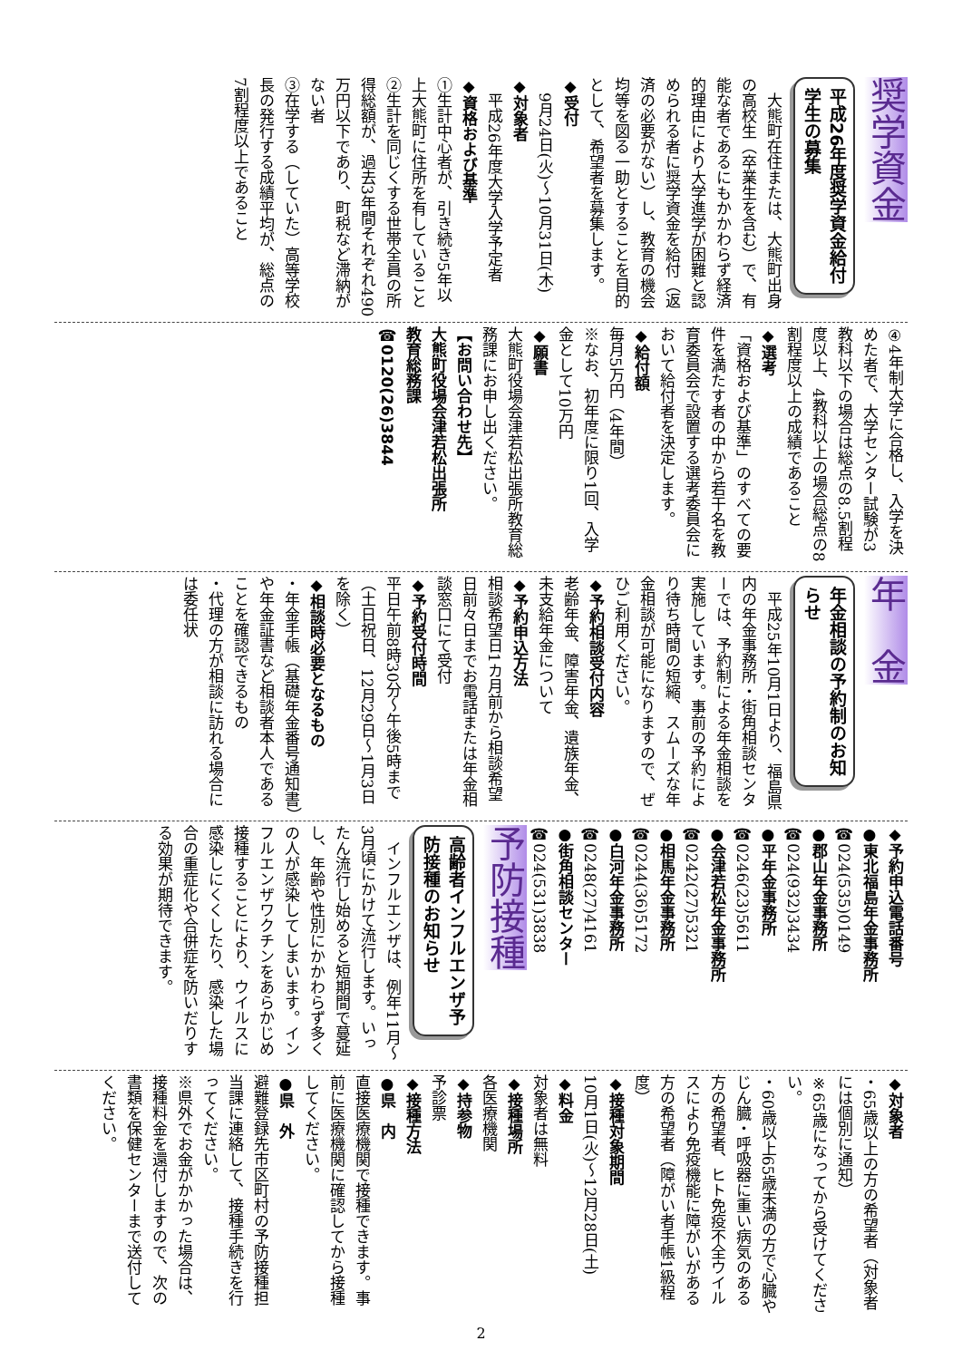奨学資金 平成26年度奨学資金給付
学生の募集
　大熊町在住または、大熊町出身の高校生（卒業生を含む）で、有能な者であるにもかかわらず経済的理由により大学進学が困難と認められる者に奨学資金を給付（返済の必要がない）し、教育の機会均等を図る一助とすることを目的として、希望者を募集します。
◆受付
　9月24日(火)～10月31日(木)
◆対象者
　平成26年度大学入学予定者
◆資格および基準
①生計中心者が、引き続き5年以上大熊町に住所を有していること
②生計を同じくする世帯全員の所得総額が、過去3年間それぞれ490万円以下であり、町税など滞納がない者
③在学する（していた）高等学校長の発行する成績平均が、総点の7割程度以上であること
④4年制大学に合格し、入学を決めた者で、大学センター試験が3教科以下の場合は総点の8.5割程度以上、4教科以上の場合総点の8割程度以上の成績であること
◆選考
「資格および基準」のすべての要件を満たす者の中から若干名を教育委員会で設置する選考委員会において給付者を決定します。
◆給付額
毎月5万円（4年間）
※なお、初年度に限り1回、入学金として10万円
◆願書
大熊町役場会津若松出張所教育総務課にお申し出ください。
【お問い合わせ先】
大熊町役場会津若松出張所
教育総務課
☎0120(26)3844
年　金 年金相談の予約制のお知
らせ
　平成25年10月1日より、福島県内の年金事務所・街角相談センターでは、予約制による年金相談を実施しています。事前の予約により待ち時間の短縮、スムーズな年金相談が可能になりますので、ぜひご利用ください。
◆予約相談受付内容
老齢年金、障害年金、遺族年金、未支給年金について
◆予約申込方法
相談希望日1カ月前から相談希望日前々日までお電話または年金相談窓口にて受付
◆予約受付時間
平日午前8時30分～午後5時まで（土日祝日、12月29日～1月3日を除く）
◆相談時必要となるもの
・年金手帳（基礎年金番号通知書）や年金証書など相談者本人であることを確認できるもの
・代理の方が相談に訪れる場合には委任状
◆予約申込電話番号
●東北福島年金事務所
☎024(535)0149
●郡山年金事務所
☎024(932)3434
●平年金事務所
☎0246(23)5611
●会津若松年金事務所
☎0242(27)5321
●相馬年金事務所
☎0244(36)5172
●白河年金事務所
☎0248(27)4161
●街角相談センター
☎024(531)3838
予防接種 高齢者インフルエンザ予
防接種のお知らせ
　インフルエンザは、例年11月～3月頃にかけて流行します。いったん流行し始めると短期間で蔓延し、年齢や性別にかかわらず多くの人が感染してしまいます。インフルエンザワクチンをあらかじめ接種することにより、ウイルスに感染しにくくしたり、感染した場合の重症化や合併症を防いだりする効果が期待できます。
◆対象者
・65歳以上の方の希望者（対象者には個別に通知）
※65歳になってから受けてください。
・60歳以上65歳未満の方で心臓やじん臓・呼吸器に重い病気のある方の希望者、ヒト免疫不全ウイルスにより免疫機能に障がいがある方の希望者（障がい者手帳1級程度）
◆接種対象期間
10月1日(火)～12月28日(土)
◆料金
対象者は無料
◆接種場所
各医療機関
◆持参物
予診票
◆接種方法
●県　内
直接医療機関で接種できます。事前に医療機関に確認してから接種してください。
●県　外
避難登録先市区町村の予防接種担当課に連絡して、接種手続きを行ってください。
※県外でお金がかかった場合は、接種料金を還付しますので、次の書類を保健センターまで送付してください。
2